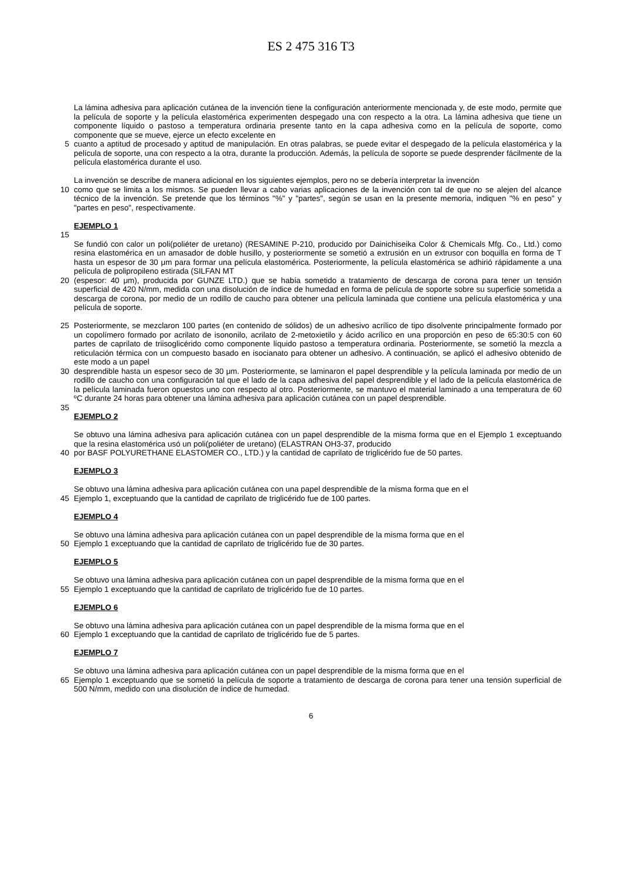ES 2 475 316 T3
La lámina adhesiva para aplicación cutánea de la invención tiene la configuración anteriormente mencionada y, de este modo, permite que la película de soporte y la película elastomérica experimenten despegado una con respecto a la otra. La lámina adhesiva que tiene un componente líquido o pastoso a temperatura ordinaria presente tanto en la capa adhesiva como en la película de soporte, como componente que se mueve, ejerce un efecto excelente en
5 cuanto a aptitud de procesado y aptitud de manipulación. En otras palabras, se puede evitar el despegado de la película elastomérica y la película de soporte, una con respecto a la otra, durante la producción. Además, la película de soporte se puede desprender fácilmente de la película elastomérica durante el uso.
La invención se describe de manera adicional en los siguientes ejemplos, pero no se debería interpretar la invención
10 como que se limita a los mismos. Se pueden llevar a cabo varias aplicaciones de la invención con tal de que no se alejen del alcance técnico de la invención. Se pretende que los términos "%" y "partes", según se usan en la presente memoria, indiquen "% en peso" y "partes en peso", respectivamente.
EJEMPLO 1
15
Se fundió con calor un poli(poliéter de uretano) (RESAMINE P-210, producido por Dainichiseika Color & Chemicals Mfg. Co., Ltd.) como resina elastomérica en un amasador de doble husillo, y posteriormente se sometió a extrusión en un extrusor con boquilla en forma de T hasta un espesor de 30 μm para formar una película elastomérica. Posteriormente, la película elastomérica se adhirió rápidamente a una película de polipropileno estirada (SILFAN MT
20 (espesor: 40 μm), producida por GUNZE LTD.) que se había sometido a tratamiento de descarga de corona para tener un tensión superficial de 420 N/mm, medida con una disolución de índice de humedad en forma de película de soporte sobre su superficie sometida a descarga de corona, por medio de un rodillo de caucho para obtener una película laminada que contiene una película elastomérica y una película de soporte.
25 Posteriormente, se mezclaron 100 partes (en contenido de sólidos) de un adhesivo acrílico de tipo disolvente principalmente formado por un copolímero formado por acrilato de isononilo, acrilato de 2-metoxietilo y ácido acrílico en una proporción en peso de 65:30:5 con 60 partes de caprilato de triisoglicérido como componente líquido pastoso a temperatura ordinaria. Posteriormente, se sometió la mezcla a reticulación térmica con un compuesto basado en isocianato para obtener un adhesivo. A continuación, se aplicó el adhesivo obtenido de este modo a un papel
30 desprendible hasta un espesor seco de 30 μm. Posteriormente, se laminaron el papel desprendible y la película laminada por medio de un rodillo de caucho con una configuración tal que el lado de la capa adhesiva del papel desprendible y el lado de la película elastomérica de la película laminada fueron opuestos uno con respecto al otro. Posteriormente, se mantuvo el material laminado a una temperatura de 60 ºC durante 24 horas para obtener una lámina adhesiva para aplicación cutánea con un papel desprendible.
35
EJEMPLO 2
Se obtuvo una lámina adhesiva para aplicación cutánea con un papel desprendible de la misma forma que en el Ejemplo 1 exceptuando que la resina elastomérica usó un poli(poliéter de uretano) (ELASTRAN OH3-37, producido
40 por BASF POLYURETHANE ELASTOMER CO., LTD.) y la cantidad de caprilato de triglicérido fue de 50 partes.
EJEMPLO 3
Se obtuvo una lámina adhesiva para aplicación cutánea con una papel desprendible de la misma forma que en el
45 Ejemplo 1, exceptuando que la cantidad de caprilato de triglicérido fue de 100 partes.
EJEMPLO 4
Se obtuvo una lámina adhesiva para aplicación cutánea con un papel desprendible de la misma forma que en el
50 Ejemplo 1 exceptuando que la cantidad de caprilato de triglicérido fue de 30 partes.
EJEMPLO 5
Se obtuvo una lámina adhesiva para aplicación cutánea con un papel desprendible de la misma forma que en el
55 Ejemplo 1 exceptuando que la cantidad de caprilato de triglicérido fue de 10 partes.
EJEMPLO 6
Se obtuvo una lámina adhesiva para aplicación cutánea con un papel desprendible de la misma forma que en el
60 Ejemplo 1 exceptuando que la cantidad de caprilato de triglicérido fue de 5 partes.
EJEMPLO 7
Se obtuvo una lámina adhesiva para aplicación cutánea con un papel desprendible de la misma forma que en el
65 Ejemplo 1 exceptuando que se sometió la película de soporte a tratamiento de descarga de corona para tener una tensión superficial de 500 N/mm, medido con una disolución de índice de humedad.
6